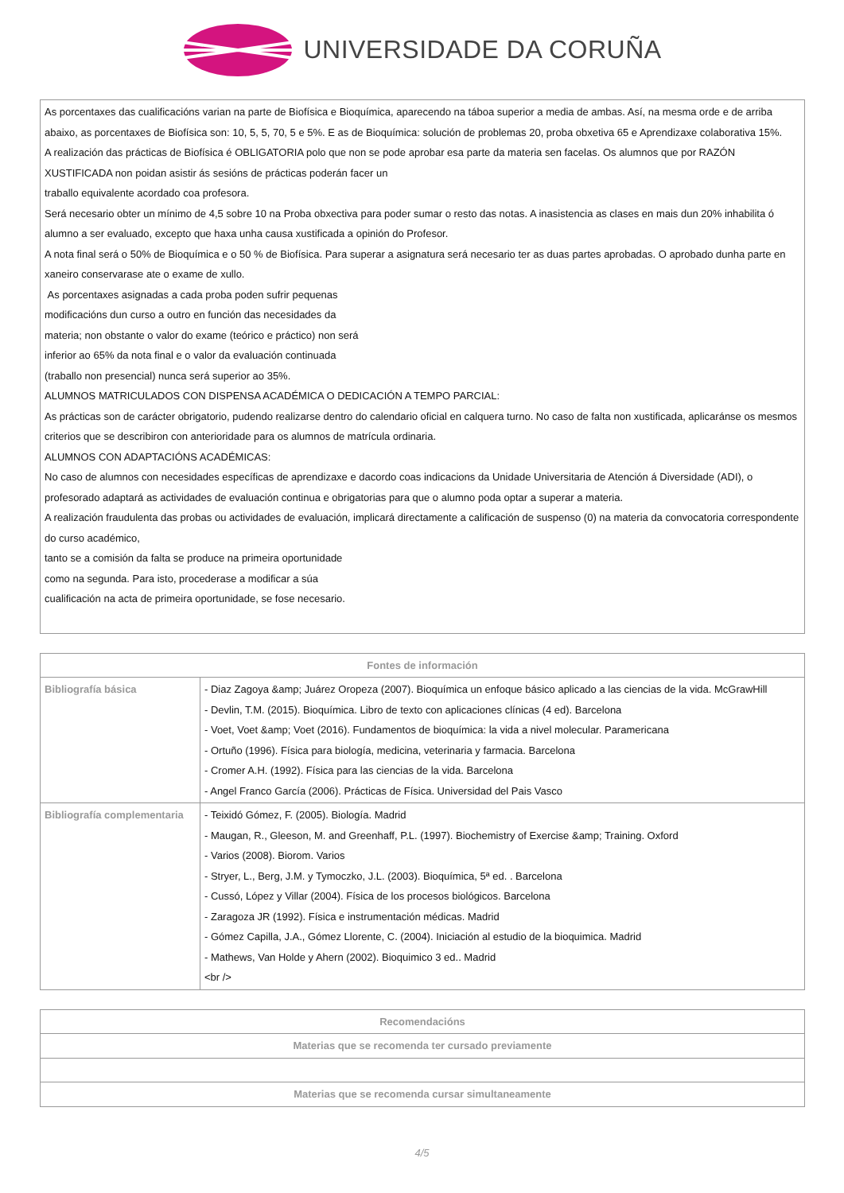UNIVERSIDADE DA CORUÑA
| As porcentaxes das cualificacións varian na parte de Biofísica e Bioquímica, aparecendo na táboa superior a media de ambas. Así, na mesma orde e de arriba abaixo, as porcentaxes de Biofísica son: 10, 5, 5, 70, 5 e 5%. E as de Bioquímica: solución de problemas 20, proba obxetiva 65 e Aprendizaxe colaborativa 15%. A realización das prácticas de Biofísica é OBLIGATORIA polo que non se pode aprobar esa parte da materia sen facelas. Os alumnos que por RAZÓN XUSTIFICADA non poidan asistir ás sesións de prácticas poderán facer un traballo equivalente acordado coa profesora. Será necesario obter un mínimo de 4,5 sobre 10 na Proba obxectiva para poder sumar o resto das notas. A inasistencia as clases en mais dun 20% inhabilita ó alumno a ser evaluado, excepto que haxa unha causa xustificada a opinión do Profesor. A nota final será o 50% de Bioquímica e o 50 % de Biofísica. Para superar a asignatura será necesario ter as duas partes aprobadas. O aprobado dunha parte en xaneiro conservarase ate o exame de xullo. As porcentaxes asignadas a cada proba poden sufrir pequenas modificacións dun curso a outro en función das necesidades da materia; non obstante o valor do exame (teórico e práctico) non será inferior ao 65% da nota final e o valor da evaluación continuada (traballo non presencial) nunca será superior ao 35%. ALUMNOS MATRICULADOS CON DISPENSA ACADÉMICA O DEDICACIÓN A TEMPO PARCIAL: As prácticas son de carácter obrigatorio, pudendo realizarse dentro do calendario oficial en calquera turno. No caso de falta non xustificada, aplicaránse os mesmos criterios que se describiron con anterioridade para os alumnos de matrícula ordinaria. ALUMNOS CON ADAPTACIÓNS ACADÉMICAS: No caso de alumnos con necesidades específicas de aprendizaxe e dacordo coas indicacions da Unidade Universitaria de Atención á Diversidade (ADI), o profesorado adaptará as actividades de evaluación continua e obrigatorias para que o alumno poda optar a superar a materia. A realización fraudulenta das probas ou actividades de evaluación, implicará directamente a calificación de suspenso (0) na materia da convocatoria correspondente do curso académico, tanto se a comisión da falta se produce na primeira oportunidade como na segunda. Para isto, procederase a modificar a súa cualificación na acta de primeira oportunidade, se fose necesario. |
| Fontes de información | |
| --- | --- |
| Bibliografía básica | - Diaz Zagoya &amp; Juárez Oropeza (2007). Bioquímica un enfoque básico aplicado a las ciencias de la vida. McGrawHill - Devlin, T.M. (2015). Bioquímica. Libro de texto con aplicaciones clínicas (4 ed). Barcelona - Voet, Voet &amp; Voet (2016). Fundamentos de bioquímica: la vida a nivel molecular. Paramericana - Ortuño (1996). Física para biología, medicina, veterinaria y farmacia. Barcelona - Cromer A.H. (1992). Física para las ciencias de la vida. Barcelona - Angel Franco García (2006). Prácticas de Física. Universidad del Pais Vasco |
| Bibliografía complementaria | - Teixidó Gómez, F. (2005). Biología. Madrid - Maugan, R., Gleeson, M. and Greenhaff, P.L. (1997). Biochemistry of Exercise &amp; Training. Oxford - Varios (2008). Biorom. Varios - Stryer, L., Berg, J.M. y Tymoczko, J.L. (2003). Bioquímica, 5ª ed. . Barcelona - Cussó, López y Villar (2004). Física de los procesos biológicos. Barcelona - Zaragoza JR (1992). Física e instrumentación médicas. Madrid - Gómez Capilla, J.A., Gómez Llorente, C. (2004). Iniciación al estudio de la bioquimica. Madrid - Mathews, Van Holde y Ahern (2002). Bioquimico 3 ed.. Madrid <br /> |
| Recomendacións |
| --- |
| Materias que se recomenda ter cursado previamente |
| Materias que se recomenda cursar simultaneamente |
4/5